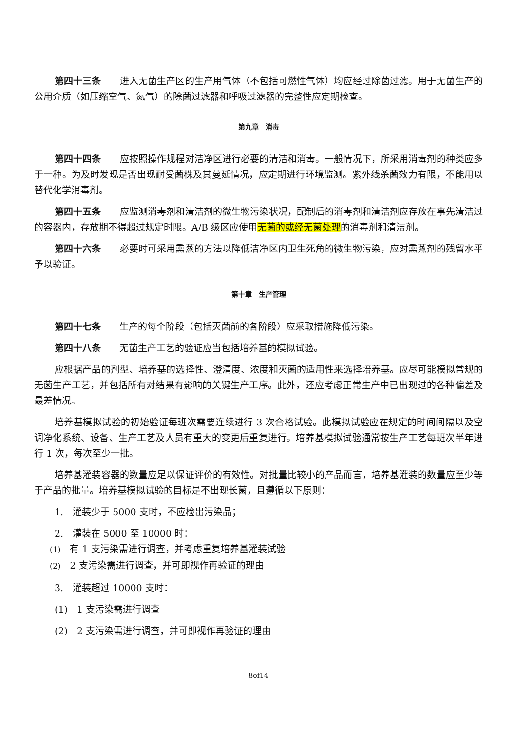第四十三条　　进入无菌生产区的生产用气体（不包括可燃性气体）均应经过除菌过滤。用于无菌生产的公用介质（如压缩空气、氮气）的除菌过滤器和呼吸过滤器的完整性应定期检查。
第九章　消毒
第四十四条　　应按照操作规程对洁净区进行必要的清洁和消毒。一般情况下，所采用消毒剂的种类应多于一种。为及时发现是否出现耐受菌株及其蔓延情况，应定期进行环境监测。紫外线杀菌效力有限，不能用以替代化学消毒剂。
第四十五条　　应监测消毒剂和清洁剂的微生物污染状况，配制后的消毒剂和清洁剂应存放在事先清洁过的容器内，存放期不得超过规定时限。A/B 级区应使用无菌的或经无菌处理的消毒剂和清洁剂。
第四十六条　　必要时可采用熏蒸的方法以降低洁净区内卫生死角的微生物污染，应对熏蒸剂的残留水平予以验证。
第十章　生产管理
第四十七条　　生产的每个阶段（包括灭菌前的各阶段）应采取措施降低污染。
第四十八条　　无菌生产工艺的验证应当包括培养基的模拟试验。
应根据产品的剂型、培养基的选择性、澄清度、浓度和灭菌的适用性来选择培养基。应尽可能模拟常规的无菌生产工艺，并包括所有对结果有影响的关键生产工序。此外，还应考虑正常生产中已出现过的各种偏差及最差情况。
培养基模拟试验的初始验证每班次需要连续进行 3 次合格试验。此模拟试验应在规定的时间间隔以及空调净化系统、设备、生产工艺及人员有重大的变更后重复进行。培养基模拟试验通常按生产工艺每班次半年进行 1 次，每次至少一批。
培养基灌装容器的数量应足以保证评价的有效性。对批量比较小的产品而言，培养基灌装的数量应至少等于产品的批量。培养基模拟试验的目标是不出现长菌，且遵循以下原则：
1.　灌装少于 5000 支时，不应检出污染品；
2.　灌装在 5000 至 10000 时：
(1)　有 1 支污染需进行调查，并考虑重复培养基灌装试验
(2)　2 支污染需进行调查，并可即视作再验证的理由
3.　灌装超过 10000 支时：
(1)　1 支污染需进行调查
(2)　2 支污染需进行调查，并可即视作再验证的理由
8of14